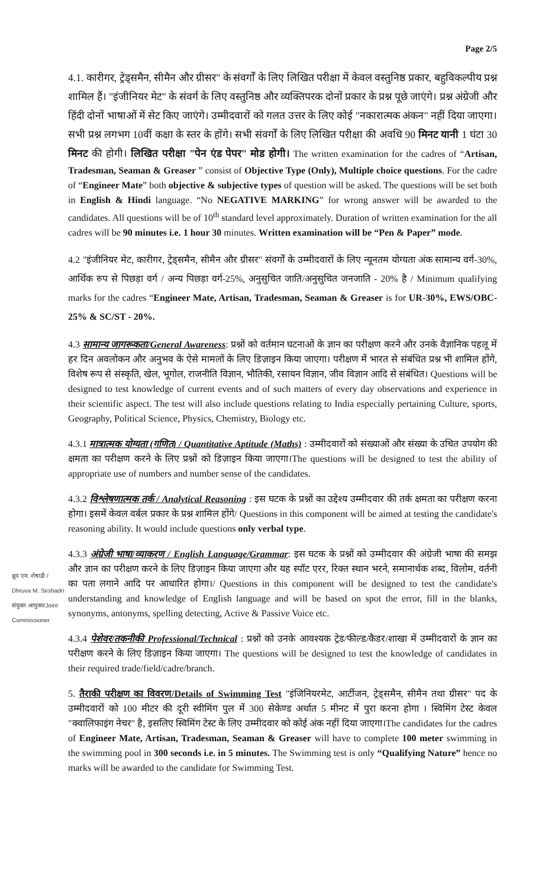ध्रुव एम. शेषाद्री / Dhruva M. Seshadri संयुक्त आयुक्त/Joint Commissioner
Page 2/5
4.1. कारीगर, ट्रेड्समैन, सीमैन और ग्रीसर" के संवर्गों के लिए लिखित परीक्षा में केवल वस्तुनिष्ठ प्रकार, बहुविकल्पीय प्रश्न शामिल हैं। "इंजीनियर मेट" के संवर्ग के लिए वस्तुनिष्ठ और व्यक्तिपरक दोनों प्रकार के प्रश्न पूछे जाएंगे। प्रश्न अंग्रेजी और हिंदी दोनों भाषाओं में सेट किए जाएंगे। उम्मीदवारों को गलत उत्तर के लिए कोई "नकारात्मक अंकन" नहीं दिया जाएगा। सभी प्रश्न लगभग 10वीं कक्षा के स्तर के होंगे। सभी संवर्गों के लिए लिखित परीक्षा की अवधि 90 मिनट यानी 1 घंटा 30 मिनट की होगी। लिखित परीक्षा "पेन एंड पेपर" मोड होगी। The written examination for the cadres of “Artisan, Tradesman, Seaman & Greaser ” consist of Objective Type (Only), Multiple choice questions. For the cadre of “Engineer Mate” both objective & subjective types of question will be asked. The questions will be set both in English & Hindi language. “No NEGATIVE MARKING” for wrong answer will be awarded to the candidates. All questions will be of 10<sup>th</sup> standard level approximately. Duration of written examination for the all cadres will be 90 minutes i.e. 1 hour 30 minutes. Written examination will be “Pen & Paper” mode.
4.2 "इंजीनियर मेट, कारीगर, ट्रेड्समैन, सीमैन और ग्रीसर" संवर्गों के उम्मीदवारों के लिए न्यूनतम योग्यता अंक सामान्य वर्ग-30%, आर्थिक रुप से पिछड़ा वर्ग / अन्य पिछड़ा वर्ग-25%, अनुसुचित जाति/अनुसुचित जनजाति - 20% है / Minimum qualifying marks for the cadres “Engineer Mate, Artisan, Tradesman, Seaman & Greaser is for UR-30%, EWS/OBC-25% & SC/ST - 20%.
4.3 सामान्य जागरूकता/General Awareness: प्रश्नों को वर्तमान घटनाओं के ज्ञान का परीक्षण करने और उनके वैज्ञानिक पहलू में हर दिन अवलोकन और अनुभव के ऐसे मामलों के लिए डिज़ाइन किया जाएगा। परीक्षण में भारत से संबंधित प्रश्न भी शामिल होंगे, विशेष रूप से संस्कृति, खेल, भूगोल, राजनीति विज्ञान, भौतिकी, रसायन विज्ञान, जीव विज्ञान आदि से संबंधित। Questions will be designed to test knowledge of current events and of such matters of every day observations and experience in their scientific aspect. The test will also include questions relating to India especially pertaining Culture, sports, Geography, Political Science, Physics, Chemistry, Biology etc.
4.3.1 मात्रात्मक योग्यता (गणित) / Quantitative Aptitude (Maths) : उम्मीदवारों को संख्याओं और संख्या के उचित उपयोग की क्षमता का परीक्षण करने के लिए प्रश्नों को डिज़ाइन किया जाएगा।The questions will be designed to test the ability of appropriate use of numbers and number sense of the candidates.
4.3.2 विश्लेषणात्मक तर्क / Analytical Reasoning : इस घटक के प्रश्नों का उद्देश्य उम्मीदवार की तर्क क्षमता का परीक्षण करना होगा। इसमें केवल वर्बल प्रकार के प्रश्न शामिल होंगे/ Questions in this component will be aimed at testing the candidate's reasoning ability. It would include questions only verbal type.
4.3.3 अंग्रेजी भाषा/व्याकरण / English Language/Grammar: इस घटक के प्रश्नों को उम्मीदवार की अंग्रेजी भाषा की समझ और ज्ञान का परीक्षण करने के लिए डिज़ाइन किया जाएगा और यह स्पॉट एरर, रिक्त स्थान भरने, समानार्थक शब्द, विलोम, वर्तनी का पता लगाने आदि पर आधारित होगा।/ Questions in this component will be designed to test the candidate's understanding and knowledge of English language and will be based on spot the error, fill in the blanks, synonyms, antonyms, spelling detecting, Active & Passive Voice etc.
4.3.4 पेशेवर/तकनीकी Professional/Technical : प्रश्नों को उनके आवश्यक ट्रेड/फील्ड/कैडर/शाखा में उम्मीदवारों के ज्ञान का परीक्षण करने के लिए डिज़ाइन किया जाएगा। The questions will be designed to test the knowledge of candidates in their required trade/field/cadre/branch.
5. तैराकी परीक्षण का विवरण/Details of Swimming Test "इंजिनियरमेट, आर्टीजन, ट्रेड्समैन, सीमैन तथा ग्रीसर" पद के उम्मीदवारों को 100 मीटर की दूरी स्वीमिंग पुल में 300 सेकेण्ड अर्थात 5 मीनट में पुरा करना होगा । स्विमिंग टेस्ट केवल "क्वालिफाइंग नेचर" है, इसलिए स्विमिंग टेस्ट के लिए उम्मीदवार को कोई अंक नहीं दिया जाएगा।The candidates for the cadres of Engineer Mate, Artisan, Tradesman, Seaman & Greaser will have to complete 100 meter swimming in the swimming pool in 300 seconds i.e. in 5 minutes. The Swimming test is only “Qualifying Nature” hence no marks will be awarded to the candidate for Swimming Test.